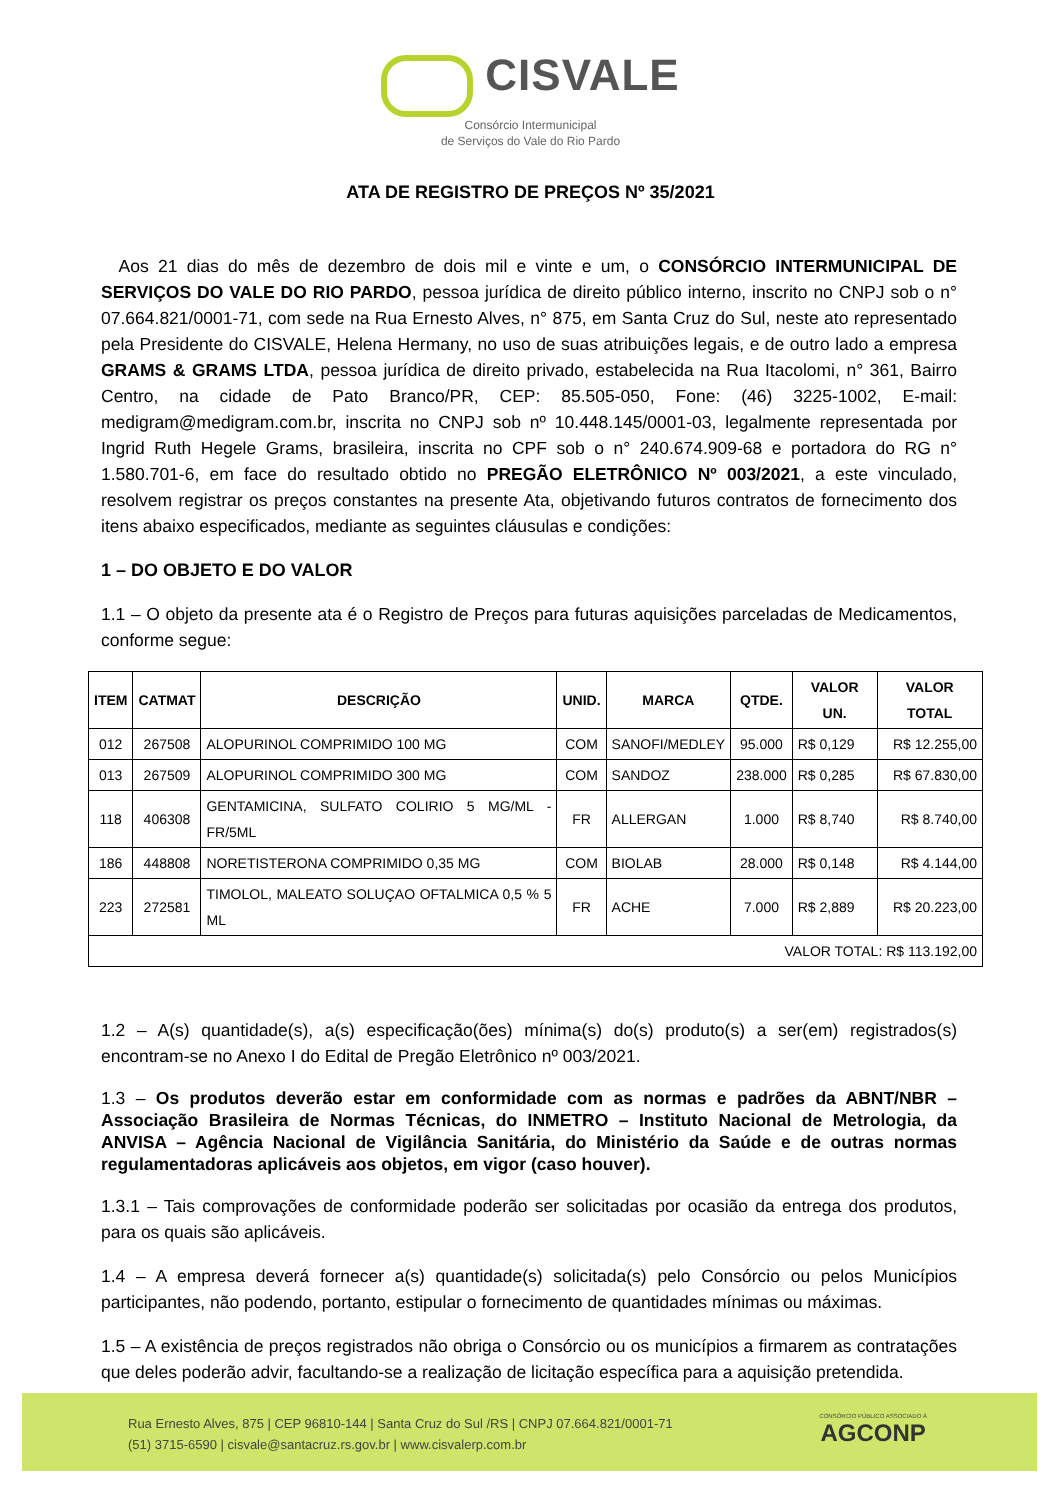CISVALE
Consórcio Intermunicipal
de Serviços do Vale do Rio Pardo
ATA DE REGISTRO DE PREÇOS Nº 35/2021
Aos 21 dias do mês de dezembro de dois mil e vinte e um, o CONSÓRCIO INTERMUNICIPAL DE SERVIÇOS DO VALE DO RIO PARDO, pessoa jurídica de direito público interno, inscrito no CNPJ sob o n° 07.664.821/0001-71, com sede na Rua Ernesto Alves, n° 875, em Santa Cruz do Sul, neste ato representado pela Presidente do CISVALE, Helena Hermany, no uso de suas atribuições legais, e de outro lado a empresa GRAMS & GRAMS LTDA, pessoa jurídica de direito privado, estabelecida na Rua Itacolomi, n° 361, Bairro Centro, na cidade de Pato Branco/PR, CEP: 85.505-050, Fone: (46) 3225-1002, E-mail: medigram@medigram.com.br, inscrita no CNPJ sob nº 10.448.145/0001-03, legalmente representada por Ingrid Ruth Hegele Grams, brasileira, inscrita no CPF sob o n° 240.674.909-68 e portadora do RG n° 1.580.701-6, em face do resultado obtido no PREGÃO ELETRÔNICO Nº 003/2021, a este vinculado, resolvem registrar os preços constantes na presente Ata, objetivando futuros contratos de fornecimento dos itens abaixo especificados, mediante as seguintes cláusulas e condições:
1 – DO OBJETO E DO VALOR
1.1 – O objeto da presente ata é o Registro de Preços para futuras aquisições parceladas de Medicamentos, conforme segue:
| ITEM | CATMAT | DESCRIÇÃO | UNID. | MARCA | QTDE. | VALOR UN. | VALOR TOTAL |
| --- | --- | --- | --- | --- | --- | --- | --- |
| 012 | 267508 | ALOPURINOL COMPRIMIDO 100 MG | COM | SANOFI/MEDLEY | 95.000 | R$ 0,129 | R$ 12.255,00 |
| 013 | 267509 | ALOPURINOL COMPRIMIDO 300 MG | COM | SANDOZ | 238.000 | R$ 0,285 | R$ 67.830,00 |
| 118 | 406308 | GENTAMICINA, SULFATO COLIRIO 5 MG/ML - FR/5ML | FR | ALLERGAN | 1.000 | R$ 8,740 | R$ 8.740,00 |
| 186 | 448808 | NORETISTERONA COMPRIMIDO 0,35 MG | COM | BIOLAB | 28.000 | R$ 0,148 | R$ 4.144,00 |
| 223 | 272581 | TIMOLOL, MALEATO SOLUÇAO OFTALMICA 0,5 % 5 ML | FR | ACHE | 7.000 | R$ 2,889 | R$ 20.223,00 |
| VALOR TOTAL: R$ 113.192,00 | | | | | | | |
1.2 – A(s) quantidade(s), a(s) especificação(ões) mínima(s) do(s) produto(s) a ser(em) registrados(s) encontram-se no Anexo I do Edital de Pregão Eletrônico nº 003/2021.
1.3 – Os produtos deverão estar em conformidade com as normas e padrões da ABNT/NBR – Associação Brasileira de Normas Técnicas, do INMETRO – Instituto Nacional de Metrologia, da ANVISA – Agência Nacional de Vigilância Sanitária, do Ministério da Saúde e de outras normas regulamentadoras aplicáveis aos objetos, em vigor (caso houver).
1.3.1 – Tais comprovações de conformidade poderão ser solicitadas por ocasião da entrega dos produtos, para os quais são aplicáveis.
1.4 – A empresa deverá fornecer a(s) quantidade(s) solicitada(s) pelo Consórcio ou pelos Municípios participantes, não podendo, portanto, estipular o fornecimento de quantidades mínimas ou máximas.
1.5 – A existência de preços registrados não obriga o Consórcio ou os municípios a firmarem as contratações que deles poderão advir, facultando-se a realização de licitação específica para a aquisição pretendida.
Rua Ernesto Alves, 875 | CEP 96810-144 | Santa Cruz do Sul /RS | CNPJ 07.664.821/0001-71
(51) 3715-6590 | cisvale@santacruz.rs.gov.br | www.cisvalerp.com.br
CONSÓRCIO PÚBLICO ASSOCIADO À
AGCONP